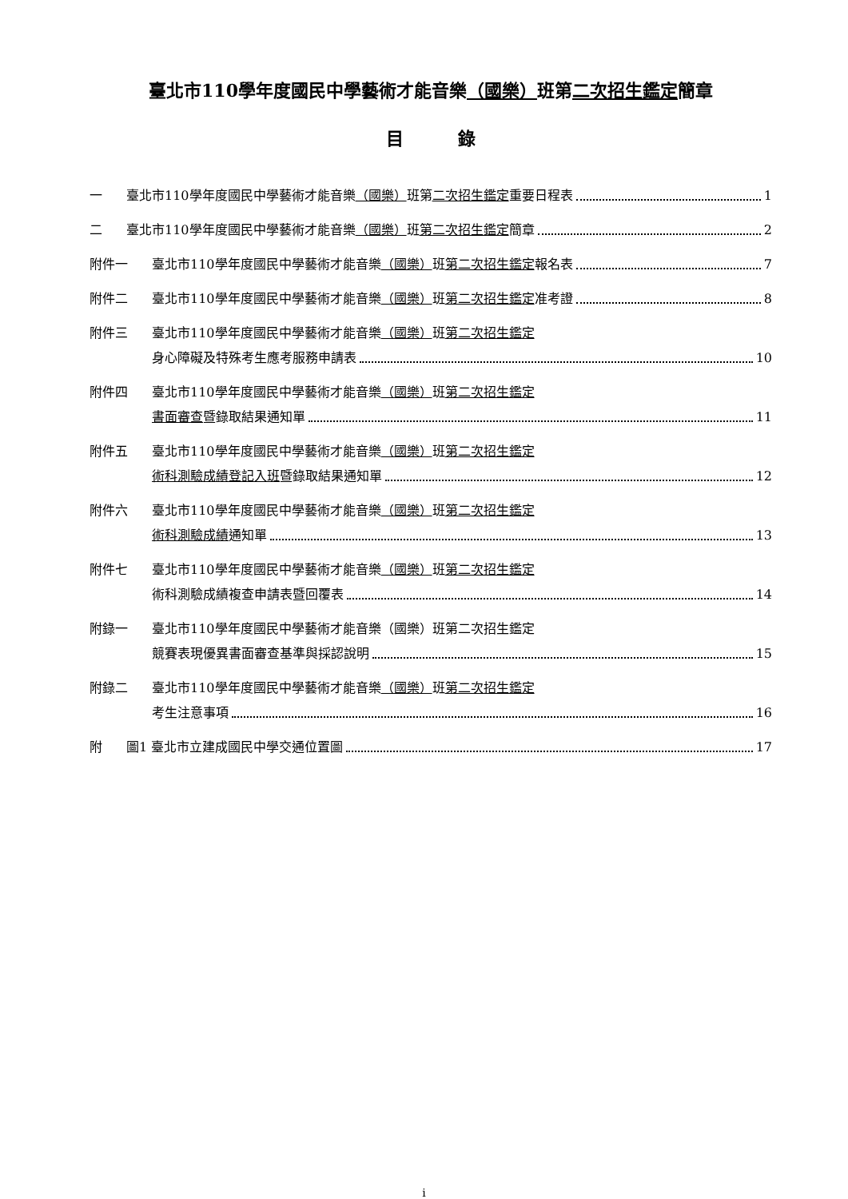臺北市110學年度國民中學藝術才能音樂（國樂）班第二次招生鑑定簡章
目 錄
一 臺北市110學年度國民中學藝術才能音樂（國樂）班第二次招生鑑定重要日程表 1
二 臺北市110學年度國民中學藝術才能音樂（國樂）班第二次招生鑑定簡章 2
附件一 臺北市110學年度國民中學藝術才能音樂（國樂）班第二次招生鑑定報名表 7
附件二 臺北市110學年度國民中學藝術才能音樂（國樂）班第二次招生鑑定准考證 8
附件三 臺北市110學年度國民中學藝術才能音樂（國樂）班第二次招生鑑定
身心障礙及特殊考生應考服務申請表 10
附件四 臺北市110學年度國民中學藝術才能音樂（國樂）班第二次招生鑑定
書面審查暨錄取結果通知單 11
附件五 臺北市110學年度國民中學藝術才能音樂（國樂）班第二次招生鑑定
術科測驗成績登記入班暨錄取結果通知單 12
附件六 臺北市110學年度國民中學藝術才能音樂（國樂）班第二次招生鑑定
術科測驗成績通知單 13
附件七 臺北市110學年度國民中學藝術才能音樂（國樂）班第二次招生鑑定
術科測驗成績複查申請表暨回覆表 14
附錄一 臺北市110學年度國民中學藝術才能音樂（國樂）班第二次招生鑑定
競賽表現優異書面審查基準與採認說明 15
附錄二 臺北市110學年度國民中學藝術才能音樂（國樂）班第二次招生鑑定
考生注意事項 16
附 圖1 臺北市立建成國民中學交通位置圖 17
i